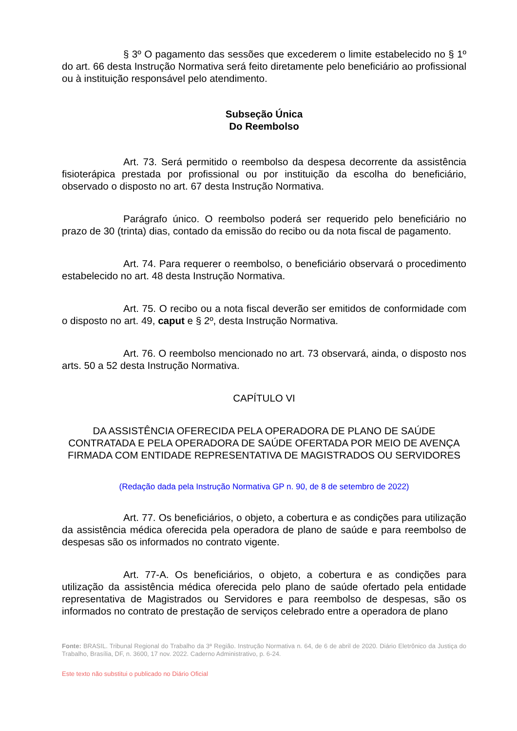§ 3º O pagamento das sessões que excederem o limite estabelecido no § 1º do art. 66 desta Instrução Normativa será feito diretamente pelo beneficiário ao profissional ou à instituição responsável pelo atendimento.
Subseção Única
Do Reembolso
Art. 73. Será permitido o reembolso da despesa decorrente da assistência fisioterápica prestada por profissional ou por instituição da escolha do beneficiário, observado o disposto no art. 67 desta Instrução Normativa.
Parágrafo único. O reembolso poderá ser requerido pelo beneficiário no prazo de 30 (trinta) dias, contado da emissão do recibo ou da nota fiscal de pagamento.
Art. 74. Para requerer o reembolso, o beneficiário observará o procedimento estabelecido no art. 48 desta Instrução Normativa.
Art. 75. O recibo ou a nota fiscal deverão ser emitidos de conformidade com o disposto no art. 49, caput e § 2º, desta Instrução Normativa.
Art. 76. O reembolso mencionado no art. 73 observará, ainda, o disposto nos arts. 50 a 52 desta Instrução Normativa.
CAPÍTULO VI
DA ASSISTÊNCIA OFERECIDA PELA OPERADORA DE PLANO DE SAÚDE CONTRATADA E PELA OPERADORA DE SAÚDE OFERTADA POR MEIO DE AVENÇA FIRMADA COM ENTIDADE REPRESENTATIVA DE MAGISTRADOS OU SERVIDORES
(Redação dada pela Instrução Normativa GP n. 90, de 8 de setembro de 2022)
Art. 77. Os beneficiários, o objeto, a cobertura e as condições para utilização da assistência médica oferecida pela operadora de plano de saúde e para reembolso de despesas são os informados no contrato vigente.
Art. 77-A. Os beneficiários, o objeto, a cobertura e as condições para utilização da assistência médica oferecida pelo plano de saúde ofertado pela entidade representativa de Magistrados ou Servidores e para reembolso de despesas, são os informados no contrato de prestação de serviços celebrado entre a operadora de plano
Fonte: BRASIL. Tribunal Regional do Trabalho da 3ª Região. Instrução Normativa n. 64, de 6 de abril de 2020. Diário Eletrônico da Justiça do Trabalho, Brasília, DF, n. 3600, 17 nov. 2022. Caderno Administrativo, p. 6-24.
Este texto não substitui o publicado no Diário Oficial